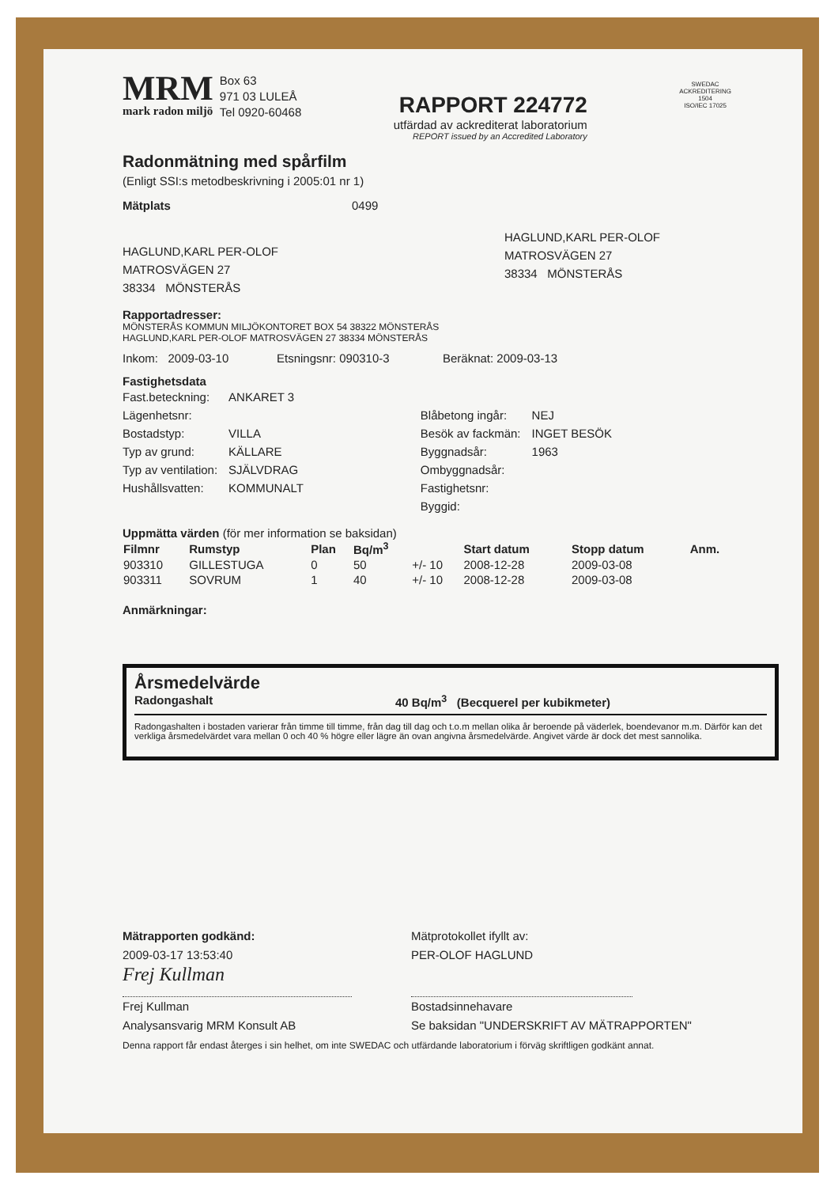MRM
mark radon miljö
Box 63
971 03 LULEÅ
Tel 0920-60468
RAPPORT 224772
utfärdad av ackrediterat laboratorium
REPORT issued by an Accredited Laboratory
SWEDAC
ACKREDITERING
1504
ISO/IEC 17025
Radonmätning med spårfilm
(Enligt SSI:s metodbeskrivning i 2005:01 nr 1)
Mätplats 0499
HAGLUND,KARL PER-OLOF
MATROSVÄGEN 27
38334 MÖNSTERÅS
HAGLUND,KARL PER-OLOF
MATROSVÄGEN 27
38334 MÖNSTERÅS
Rapportadresser:
MÖNSTERÅS KOMMUN MILJÖKONTORET BOX 54 38322 MÖNSTERÅS
HAGLUND,KARL PER-OLOF MATROSVÄGEN 27 38334 MÖNSTERÅS
Inkom: 2009-03-10 Etsningsnr: 090310-3 Beräknat: 2009-03-13
Fastighetsdata
| Fast.beteckning: | ANKARET 3 | | | |
| Lägenhetsnr: | | | Blåbetong ingår: | NEJ |
| Bostadstyp: | VILLA | | Besök av fackmän: | INGET BESÖK |
| Typ av grund: | KÄLLARE | | Byggnadsår: | 1963 |
| Typ av ventilation: | SJÄLVDRAG | | Ombyggnadsår: | |
| Hushållsvatten: | KOMMUNALT | | Fastighetsnr: | |
| | | | Byggid: | |
Uppmätta värden (för mer information se baksidan)
| Filmnr | Rumstyp | Plan | Bq/m<sup>3</sup> | | Start datum | Stopp datum | Anm. |
| --- | --- | --- | --- | --- | --- | --- | --- |
| 903310 | GILLESTUGA | 0 | 50 | +/- 10 | 2008-12-28 | 2009-03-08 | |
| 903311 | SOVRUM | 1 | 40 | +/- 10 | 2008-12-28 | 2009-03-08 | |
Anmärkningar:
Årsmedelvärde
Radongashalt 40 Bq/m<sup>3</sup> (Becquerel per kubikmeter)
Radongashalten i bostaden varierar från timme till timme, från dag till dag och t.o.m mellan olika år beroende på väderlek, boendevanor m.m. Därför kan det verkliga årsmedelvärdet vara mellan 0 och 40 % högre eller lägre än ovan angivna årsmedelvärde. Angivet värde är dock det mest sannolika.
Mätrapporten godkänd:
2009-03-17 13:53:40
Frej Kullman
Frej Kullman
Analysansvarig MRM Konsult AB
Mätprotokollet ifyllt av:
PER-OLOF HAGLUND
Bostadsinnehavare
Se baksidan "UNDERSKRIFT AV MÄTRAPPORTEN"
Denna rapport får endast återges i sin helhet, om inte SWEDAC och utfärdande laboratorium i förväg skriftligen godkänt annat.